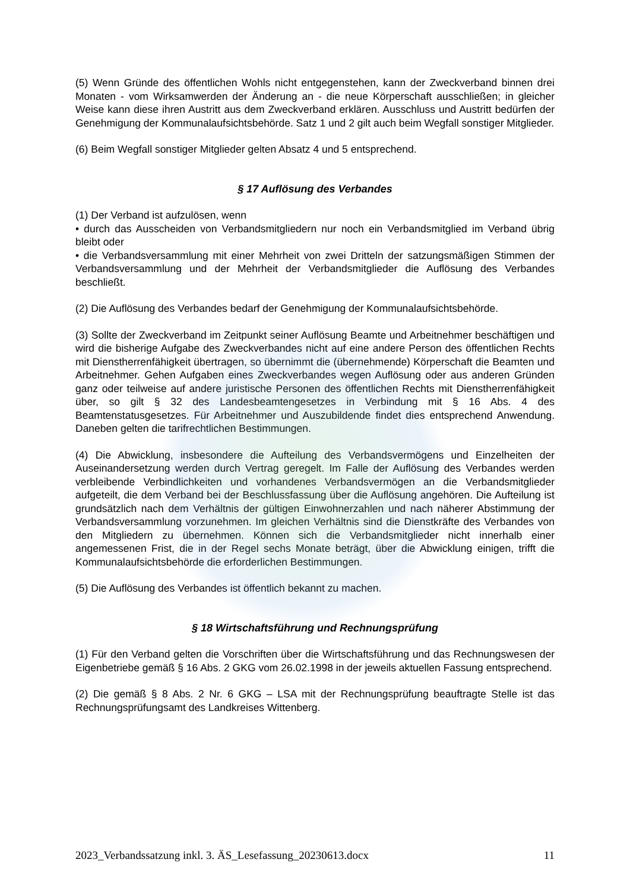(5) Wenn Gründe des öffentlichen Wohls nicht entgegenstehen, kann der Zweckverband binnen drei Monaten - vom Wirksamwerden der Änderung an - die neue Körperschaft ausschließen; in gleicher Weise kann diese ihren Austritt aus dem Zweckverband erklären. Ausschluss und Austritt bedürfen der Genehmigung der Kommunalaufsichtsbehörde. Satz 1 und 2 gilt auch beim Wegfall sonstiger Mitglieder.
(6) Beim Wegfall sonstiger Mitglieder gelten Absatz 4 und 5 entsprechend.
§ 17 Auflösung des Verbandes
(1) Der Verband ist aufzulösen, wenn
• durch das Ausscheiden von Verbandsmitgliedern nur noch ein Verbandsmitglied im Verband übrig bleibt oder
• die Verbandsversammlung mit einer Mehrheit von zwei Dritteln der satzungsmäßigen Stimmen der Verbandsversammlung und der Mehrheit der Verbandsmitglieder die Auflösung des Verbandes beschließt.
(2) Die Auflösung des Verbandes bedarf der Genehmigung der Kommunalaufsichtsbehörde.
(3) Sollte der Zweckverband im Zeitpunkt seiner Auflösung Beamte und Arbeitnehmer beschäftigen und wird die bisherige Aufgabe des Zweckverbandes nicht auf eine andere Person des öffentlichen Rechts mit Dienstherrenfähigkeit übertragen, so übernimmt die (übernehmende) Körperschaft die Beamten und Arbeitnehmer. Gehen Aufgaben eines Zweckverbandes wegen Auflösung oder aus anderen Gründen ganz oder teilweise auf andere juristische Personen des öffentlichen Rechts mit Dienstherrenfähigkeit über, so gilt § 32 des Landesbeamtengesetzes in Verbindung mit § 16 Abs. 4 des Beamtenstatusgesetzes. Für Arbeitnehmer und Auszubildende findet dies entsprechend Anwendung. Daneben gelten die tarifrechtlichen Bestimmungen.
(4) Die Abwicklung, insbesondere die Aufteilung des Verbandsvermögens und Einzelheiten der Auseinandersetzung werden durch Vertrag geregelt. Im Falle der Auflösung des Verbandes werden verbleibende Verbindlichkeiten und vorhandenes Verbandsvermögen an die Verbandsmitglieder aufgeteilt, die dem Verband bei der Beschlussfassung über die Auflösung angehören. Die Aufteilung ist grundsätzlich nach dem Verhältnis der gültigen Einwohnerzahlen und nach näherer Abstimmung der Verbandsversammlung vorzunehmen. Im gleichen Verhältnis sind die Dienstkräfte des Verbandes von den Mitgliedern zu übernehmen. Können sich die Verbandsmitglieder nicht innerhalb einer angemessenen Frist, die in der Regel sechs Monate beträgt, über die Abwicklung einigen, trifft die Kommunalaufsichtsbehörde die erforderlichen Bestimmungen.
(5) Die Auflösung des Verbandes ist öffentlich bekannt zu machen.
§ 18 Wirtschaftsführung und Rechnungsprüfung
(1) Für den Verband gelten die Vorschriften über die Wirtschaftsführung und das Rechnungswesen der Eigenbetriebe gemäß § 16 Abs. 2 GKG vom 26.02.1998 in der jeweils aktuellen Fassung entsprechend.
(2) Die gemäß § 8 Abs. 2 Nr. 6 GKG – LSA mit der Rechnungsprüfung beauftragte Stelle ist das Rechnungsprüfungsamt des Landkreises Wittenberg.
2023_Verbandssatzung inkl. 3. ÄS_Lesefassung_20230613.docx 11